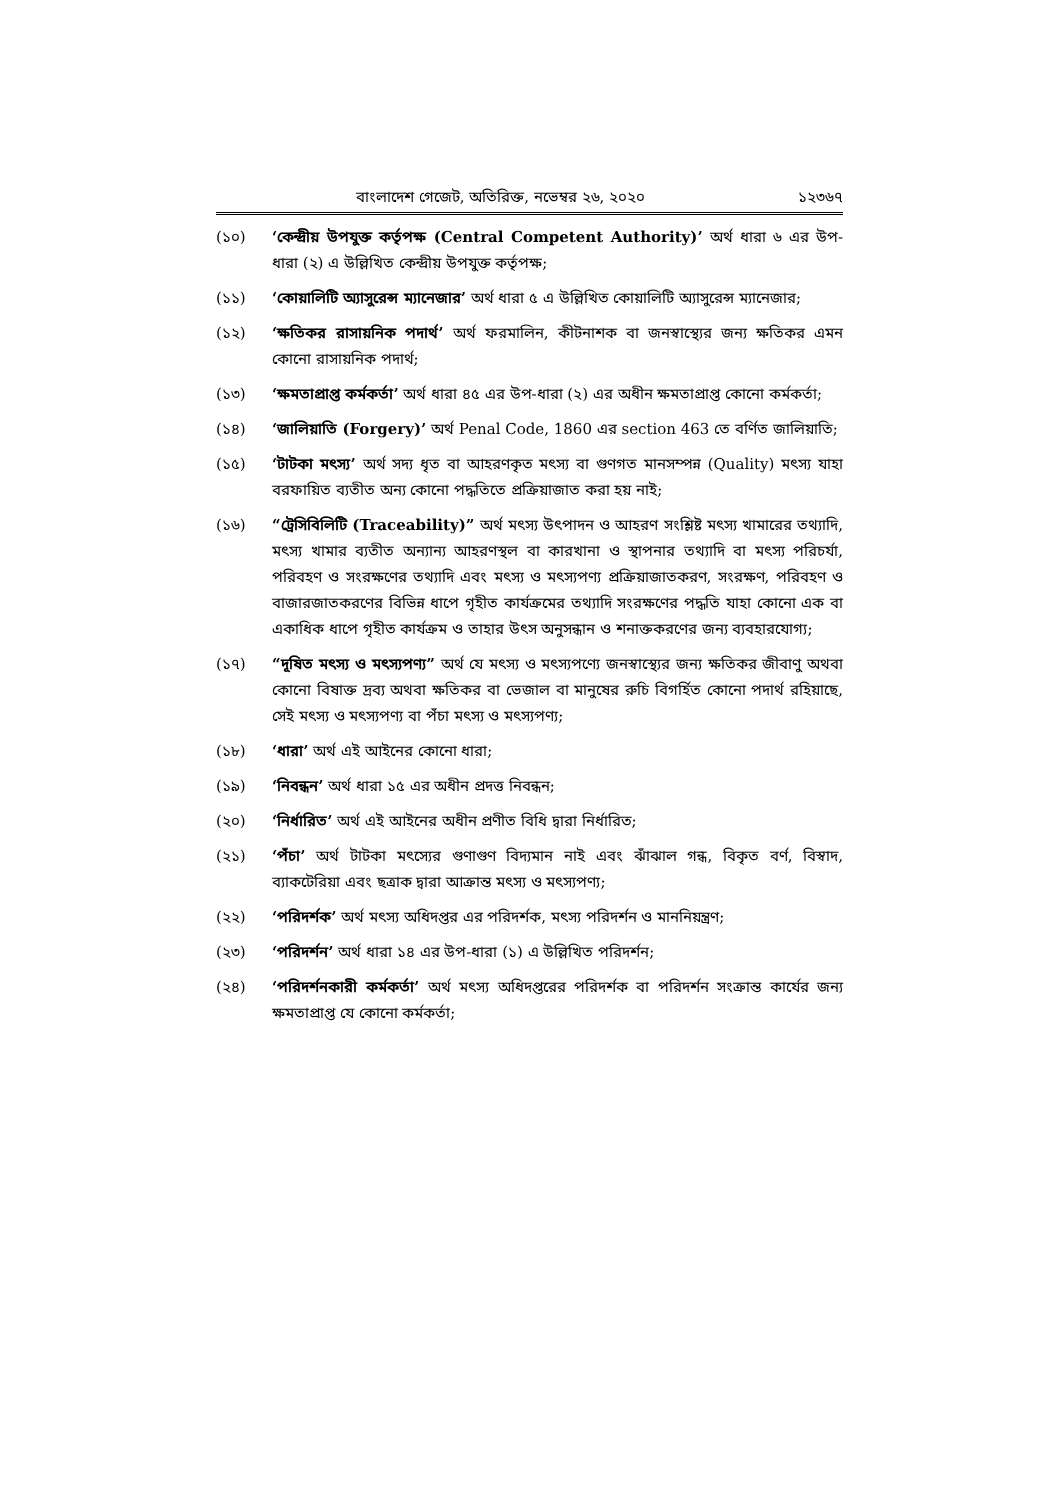বাংলাদেশ গেজেট, অতিরিক্ত, নভেম্বর ২৬, ২০২০ ১২৩৬৭
(১০) ‘কেন্দ্রীয় উপযুক্ত কর্তৃপক্ষ (Central Competent Authority)’ অর্থ ধারা ৬ এর উপ-ধারা (২) এ উল্লিখিত কেন্দ্রীয় উপযুক্ত কর্তৃপক্ষ;
(১১) ‘কোয়ালিটি অ্যাসুরেন্স ম্যানেজার’ অর্থ ধারা ৫ এ উল্লিখিত কোয়ালিটি অ্যাসুরেন্স ম্যানেজার;
(১২) ‘ক্ষতিকর রাসায়নিক পদার্থ’ অর্থ ফরমালিন, কীটনাশক বা জনস্বাস্থ্যের জন্য ক্ষতিকর এমন কোনো রাসায়নিক পদার্থ;
(১৩) ‘ক্ষমতাপ্রাপ্ত কর্মকর্তা’ অর্থ ধারা ৪৫ এর উপ-ধারা (২) এর অধীন ক্ষমতাপ্রাপ্ত কোনো কর্মকর্তা;
(১৪) ‘জালিয়াতি (Forgery)’ অর্থ Penal Code, 1860 এর section 463 তে বর্ণিত জালিয়াতি;
(১৫) ‘টাটকা মৎস্য’ অর্থ সদ্য ধৃত বা আহরণকৃত মৎস্য বা গুণগত মানসম্পন্ন (Quality) মৎস্য যাহা বরফায়িত ব্যতীত অন্য কোনো পদ্ধতিতে প্রক্রিয়াজাত করা হয় নাই;
(১৬) “ট্রেসিবিলিটি (Traceability)” অর্থ মৎস্য উৎপাদন ও আহরণ সংশ্লিষ্ট মৎস্য খামারের তথ্যাদি, মৎস্য খামার ব্যতীত অন্যান্য আহরণস্থল বা কারখানা ও স্থাপনার তথ্যাদি বা মৎস্য পরিচর্যা, পরিবহণ ও সংরক্ষণের তথ্যাদি এবং মৎস্য ও মৎস্যপণ্য প্রক্রিয়াজাতকরণ, সংরক্ষণ, পরিবহণ ও বাজারজাতকরণের বিভিন্ন ধাপে গৃহীত কার্যক্রমের তথ্যাদি সংরক্ষণের পদ্ধতি যাহা কোনো এক বা একাধিক ধাপে গৃহীত কার্যক্রম ও তাহার উৎস অনুসন্ধান ও শনাক্তকরণের জন্য ব্যবহারযোগ্য;
(১৭) “দূষিত মৎস্য ও মৎস্যপণ্য” অর্থ যে মৎস্য ও মৎস্যপণ্যে জনস্বাস্থ্যের জন্য ক্ষতিকর জীবাণু অথবা কোনো বিষাক্ত দ্রব্য অথবা ক্ষতিকর বা ভেজাল বা মানুষের রুচি বিগর্হিত কোনো পদার্থ রহিয়াছে, সেই মৎস্য ও মৎস্যপণ্য বা পঁচা মৎস্য ও মৎস্যপণ্য;
(১৮) ‘ধারা’ অর্থ এই আইনের কোনো ধারা;
(১৯) ‘নিবন্ধন’ অর্থ ধারা ১৫ এর অধীন প্রদত্ত নিবন্ধন;
(২০) ‘নির্ধারিত’ অর্থ এই আইনের অধীন প্রণীত বিধি দ্বারা নির্ধারিত;
(২১) ‘পঁচা’ অর্থ টাটকা মৎস্যের গুণাগুণ বিদ্যমান নাই এবং ঝাঁঝাল গন্ধ, বিকৃত বর্ণ, বিস্বাদ, ব্যাকটেরিয়া এবং ছত্রাক দ্বারা আক্রান্ত মৎস্য ও মৎস্যপণ্য;
(২২) ‘পরিদর্শক’ অর্থ মৎস্য অধিদপ্তর এর পরিদর্শক, মৎস্য পরিদর্শন ও মাননিয়ন্ত্রণ;
(২৩) ‘পরিদর্শন’ অর্থ ধারা ১৪ এর উপ-ধারা (১) এ উল্লিখিত পরিদর্শন;
(২৪) ‘পরিদর্শনকারী কর্মকর্তা’ অর্থ মৎস্য অধিদপ্তরের পরিদর্শক বা পরিদর্শন সংক্রান্ত কার্যের জন্য ক্ষমতাপ্রাপ্ত যে কোনো কর্মকর্তা;